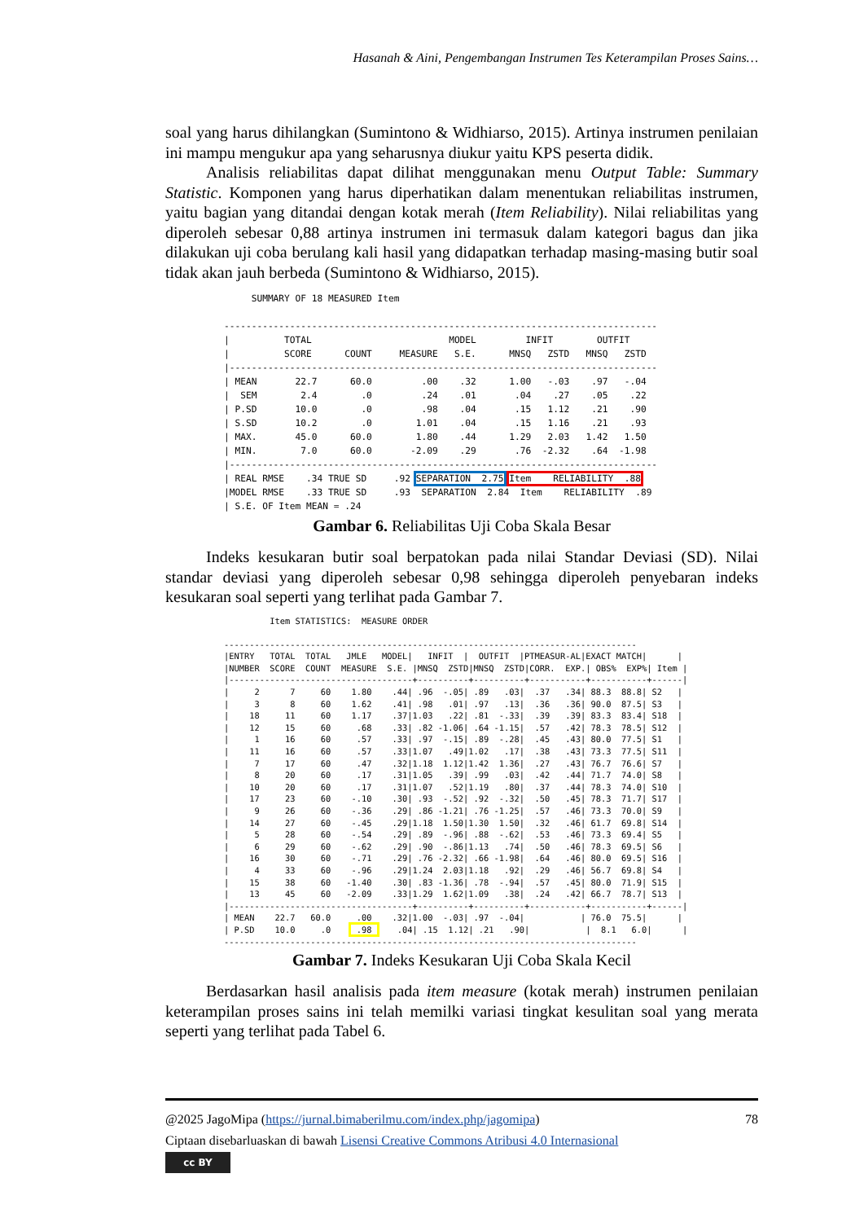Hasanah & Aini, Pengembangan Instrumen Tes Keterampilan Proses Sains…
soal yang harus dihilangkan (Sumintono & Widhiarso, 2015). Artinya instrumen penilaian ini mampu mengukur apa yang seharusnya diukur yaitu KPS peserta didik.
Analisis reliabilitas dapat dilihat menggunakan menu Output Table: Summary Statistic. Komponen yang harus diperhatikan dalam menentukan reliabilitas instrumen, yaitu bagian yang ditandai dengan kotak merah (Item Reliability). Nilai reliabilitas yang diperoleh sebesar 0,88 artinya instrumen ini termasuk dalam kategori bagus dan jika dilakukan uji coba berulang kali hasil yang didapatkan terhadap masing-masing butir soal tidak akan jauh berbeda (Sumintono & Widhiarso, 2015).
     SUMMARY OF 18 MEASURED Item

-------------------------------------------------------------------------------
|          TOTAL                         MODEL         INFIT        OUTFIT
|          SCORE      COUNT     MEASURE   S.E.      MNSQ   ZSTD   MNSQ   ZSTD
|------------------------------------------------------------------------------
| MEAN       22.7      60.0         .00    .32      1.00   -.03    .97   -.04
|  SEM        2.4        .0         .24    .01       .04    .27    .05    .22
| P.SD       10.0        .0         .98    .04       .15   1.12    .21    .90
| S.SD       10.2        .0        1.01    .04       .15   1.16    .21    .93
| MAX.       45.0      60.0        1.80    .44      1.29   2.03   1.42   1.50
| MIN.        7.0      60.0       -2.09    .29       .76  -2.32    .64  -1.98
|------------------------------------------------------------------------------
| REAL RMSE    .34 TRUE SD     .92 SEPARATION  2.75 Item    RELIABILITY  .88
|MODEL RMSE    .33 TRUE SD     .93  SEPARATION  2.84  Item    RELIABILITY  .89
| S.E. OF Item MEAN = .24
Gambar 6. Reliabilitas Uji Coba Skala Besar
Indeks kesukaran butir soal berpatokan pada nilai Standar Deviasi (SD). Nilai standar deviasi yang diperoleh sebesar 0,98 sehingga diperoleh penyebaran indeks kesukaran soal seperti yang terlihat pada Gambar 7.
         Item STATISTICS:  MEASURE ORDER

---------------------------------------------------------------------------------
|ENTRY   TOTAL  TOTAL   JMLE   MODEL|   INFIT  |  OUTFIT  |PTMEASUR-AL|EXACT MATCH|      |
|NUMBER  SCORE  COUNT  MEASURE  S.E. |MNSQ  ZSTD|MNSQ  ZSTD|CORR.  EXP.| OBS%  EXP%| Item |
|------------------------------------+----------+----------+-----------+-----------+------|
|     2      7     60    1.80    .44| .96  -.05| .89   .03|  .37   .34| 88.3  88.8| S2   |
|     3      8     60    1.62    .41| .98   .01| .97   .13|  .36   .36| 90.0  87.5| S3   |
|    18     11     60    1.17    .37|1.03   .22| .81  -.33|  .39   .39| 83.3  83.4| S18  |
|    12     15     60     .68    .33| .82 -1.06| .64 -1.15|  .57   .42| 78.3  78.5| S12  |
|     1     16     60     .57    .33| .97  -.15| .89  -.28|  .45   .43| 80.0  77.5| S1   |
|    11     16     60     .57    .33|1.07   .49|1.02   .17|  .38   .43| 73.3  77.5| S11  |
|     7     17     60     .47    .32|1.18  1.12|1.42  1.36|  .27   .43| 76.7  76.6| S7   |
|     8     20     60     .17    .31|1.05   .39| .99   .03|  .42   .44| 71.7  74.0| S8   |
|    10     20     60     .17    .31|1.07   .52|1.19   .80|  .37   .44| 78.3  74.0| S10  |
|    17     23     60    -.10    .30| .93  -.52| .92  -.32|  .50   .45| 78.3  71.7| S17  |
|     9     26     60    -.36    .29| .86 -1.21| .76 -1.25|  .57   .46| 73.3  70.0| S9   |
|    14     27     60    -.45    .29|1.18  1.50|1.30  1.50|  .32   .46| 61.7  69.8| S14  |
|     5     28     60    -.54    .29| .89  -.96| .88  -.62|  .53   .46| 73.3  69.4| S5   |
|     6     29     60    -.62    .29| .90  -.86|1.13   .74|  .50   .46| 78.3  69.5| S6   |
|    16     30     60    -.71    .29| .76 -2.32| .66 -1.98|  .64   .46| 80.0  69.5| S16  |
|     4     33     60    -.96    .29|1.24  2.03|1.18   .92|  .29   .46| 56.7  69.8| S4   |
|    15     38     60   -1.40    .30| .83 -1.36| .78  -.94|  .57   .45| 80.0  71.9| S15  |
|    13     45     60   -2.09    .33|1.29  1.62|1.09   .38|  .24   .42| 66.7  78.7| S13  |
|------------------------------------+----------+----------+-----------+-----------+------|
| MEAN    22.7   60.0     .00    .32|1.00  -.03| .97  -.04|           | 76.0  75.5|      |
| P.SD    10.0     .0     .98     .04| .15  1.12| .21   .90|           |  8.1   6.0|      |
---------------------------------------------------------------------------------
Gambar 7. Indeks Kesukaran Uji Coba Skala Kecil
Berdasarkan hasil analisis pada item measure (kotak merah) instrumen penilaian keterampilan proses sains ini telah memilki variasi tingkat kesulitan soal yang merata seperti yang terlihat pada Tabel 6.
@2025 JagoMipa (https://jurnal.bimaberilmu.com/index.php/jagomipa) 78
Ciptaan disebarluaskan di bawah Lisensi Creative Commons Atribusi 4.0 Internasional
cc BY